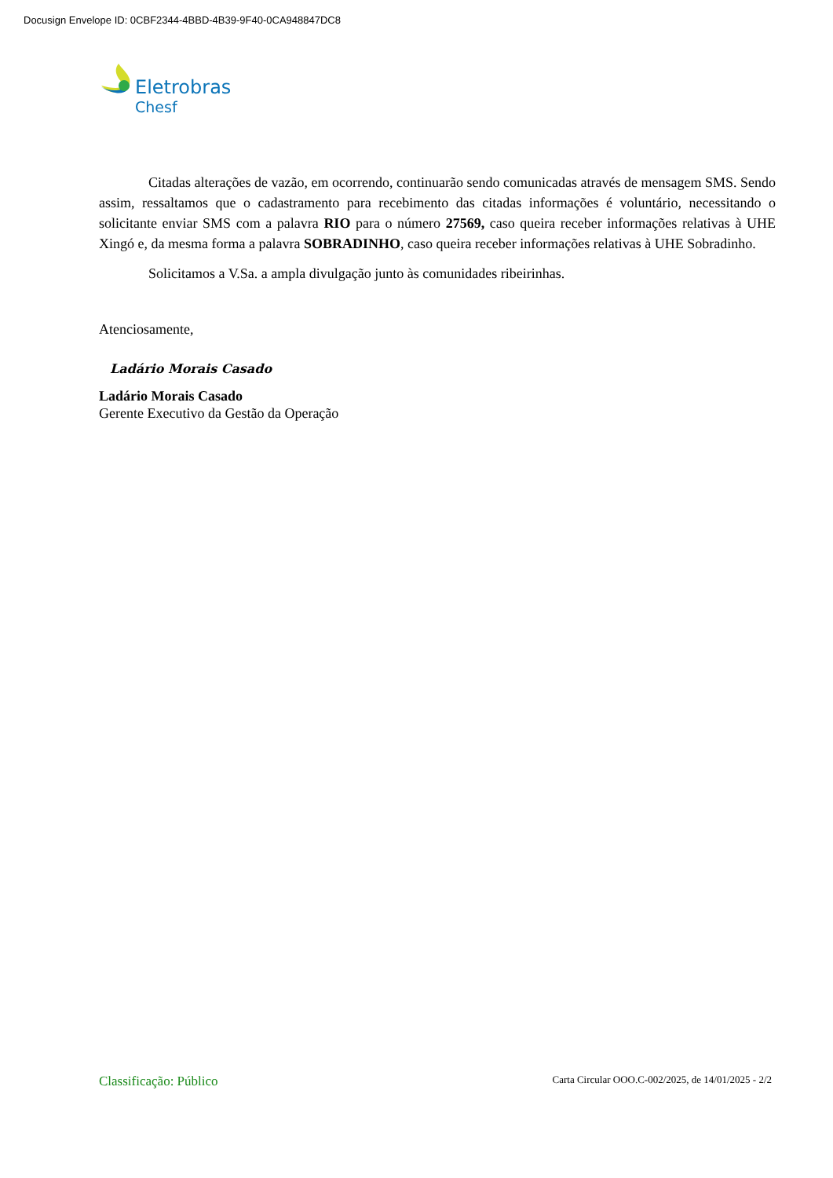Docusign Envelope ID: 0CBF2344-4BBD-4B39-9F40-0CA948847DC8
Eletrobras
Chesf
Citadas alterações de vazão, em ocorrendo, continuarão sendo comunicadas através de mensagem SMS. Sendo assim, ressaltamos que o cadastramento para recebimento das citadas informações é voluntário, necessitando o solicitante enviar SMS com a palavra RIO para o número 27569, caso queira receber informações relativas à UHE Xingó e, da mesma forma a palavra SOBRADINHO, caso queira receber informações relativas à UHE Sobradinho.
Solicitamos a V.Sa. a ampla divulgação junto às comunidades ribeirinhas.
Atenciosamente,
Ladário Morais Casado
Ladário Morais Casado
Gerente Executivo da Gestão da Operação
Classificação: Público Carta Circular OOO.C-002/2025, de 14/01/2025 - 2/2